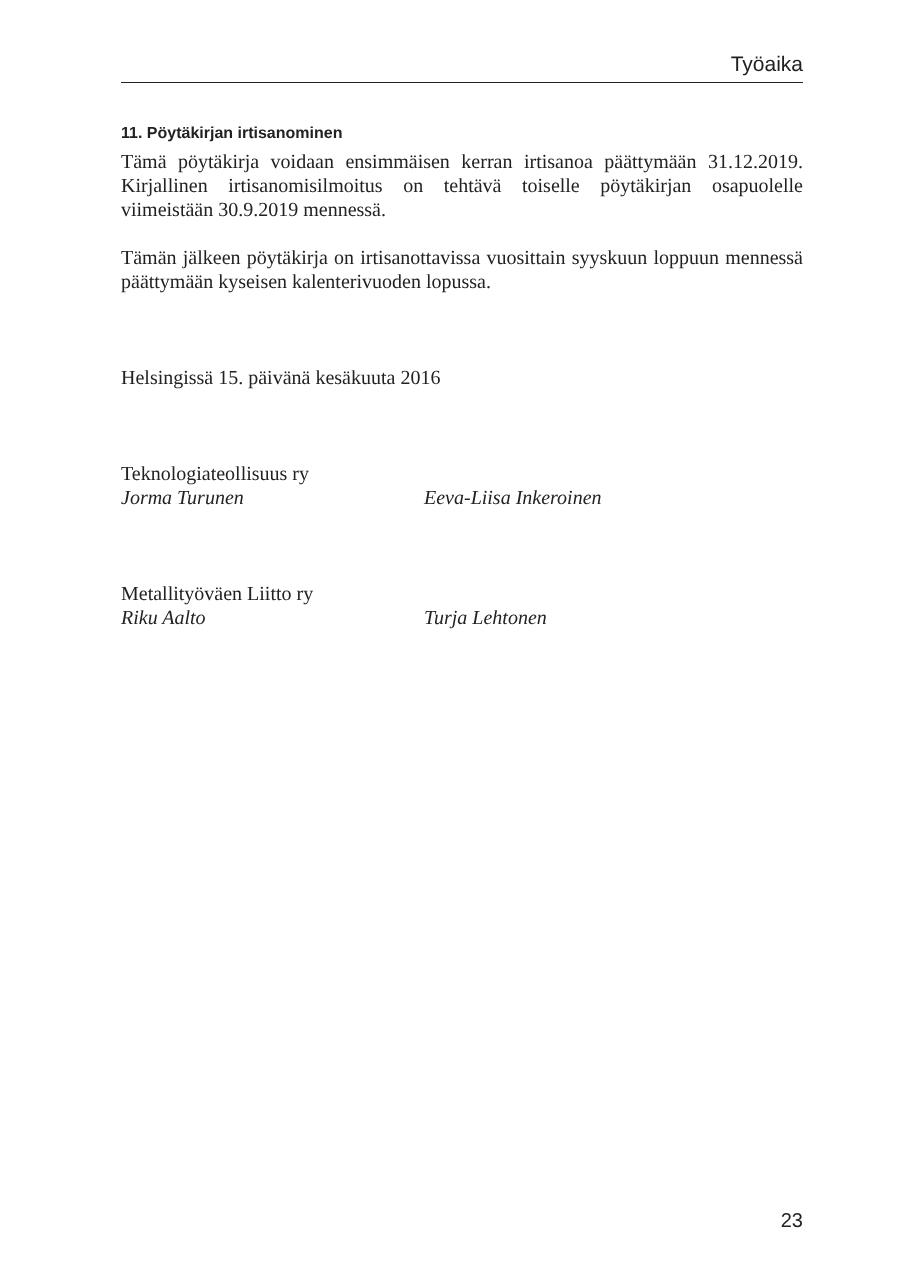Työaika
11. Pöytäkirjan irtisanominen
Tämä pöytäkirja voidaan ensimmäisen kerran irtisanoa päättymään 31.12.2019. Kirjallinen irtisanomisilmoitus on tehtävä toiselle pöytäkirjan osapuolelle viimeistään 30.9.2019 mennessä.
Tämän jälkeen pöytäkirja on irtisanottavissa vuosittain syyskuun loppuun mennessä päättymään kyseisen kalenterivuoden lopussa.
Helsingissä 15. päivänä kesäkuuta 2016
Teknologiateollisuus ry
Jorma Turunen Eeva-Liisa Inkeroinen
Metallityöväen Liitto ry
Riku Aalto Turja Lehtonen
23